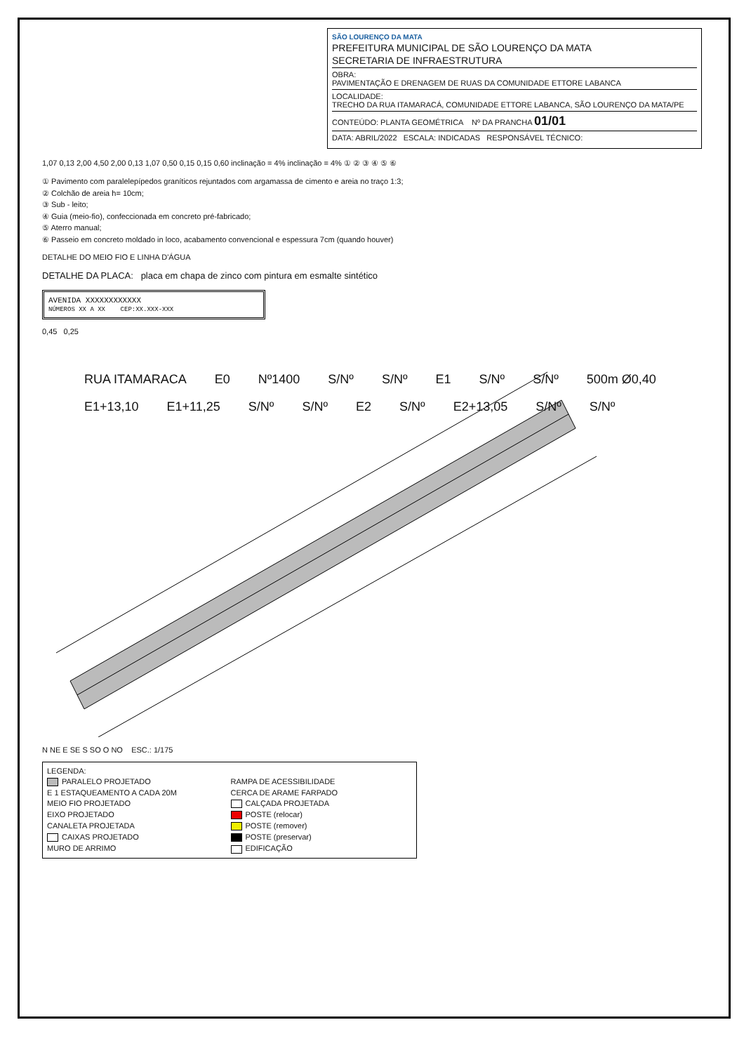SÃO LOURENÇO DA MATA
PREFEITURA MUNICIPAL DE SÃO LOURENÇO DA MATA
SECRETARIA DE INFRAESTRUTURA
OBRA:
PAVIMENTAÇÃO E DRENAGEM DE RUAS DA COMUNIDADE ETTORE LABANCA
LOCALIDADE:
TRECHO DA RUA ITAMARACÁ, COMUNIDADE ETTORE LABANCA, SÃO LOURENÇO DA MATA/PE
CONTEÚDO: PLANTA GEOMÉTRICA Nº DA PRANCHA 01/01
DATA: ABRIL/2022 ESCALA: INDICADAS RESPONSÁVEL TÉCNICO:
1,07 0,13 2,00 4,50 2,00 0,13 1,07 0,50 0,15 0,15 0,60 inclinação = 4% inclinação = 4% ① ② ③ ④ ⑤ ⑥
① Pavimento com paralelepípedos graníticos rejuntados com argamassa de cimento e areia no traço 1:3;
② Colchão de areia h= 10cm;
③ Sub - leito;
④ Guia (meio-fio), confeccionada em concreto pré-fabricado;
⑤ Aterro manual;
⑥ Passeio em concreto moldado in loco, acabamento convencional e espessura 7cm (quando houver)
DETALHE DO MEIO FIO E LINHA D'ÁGUA
DETALHE DA PLACA: placa em chapa de zinco com pintura em esmalte sintético
AVENIDA XXXXXXXXXXXX
NÚMEROS XX A XX CEP:XX.XXX-XXX
0,45 0,25
RUA ITAMARACA E0 Nº1400 S/Nº S/Nº E1 S/Nº S/Nº 500m Ø0,40 E1+13,10 E1+11,25 S/Nº S/Nº E2 S/Nº E2+13,05 S/Nº S/Nº
N NE E SE S SO O NO ESC.: 1/175
LEGENDA: PARALELO PROJETADO RAMPA DE ACESSIBILIDADE E 1 ESTAQUEAMENTO A CADA 20M CERCA DE ARAME FARPADO MEIO FIO PROJETADO CALÇADA PROJETADA EIXO PROJETADO POSTE (relocar) CANALETA PROJETADA POSTE (remover) CAIXAS PROJETADO POSTE (preservar) MURO DE ARRIMO EDIFICAÇÃO